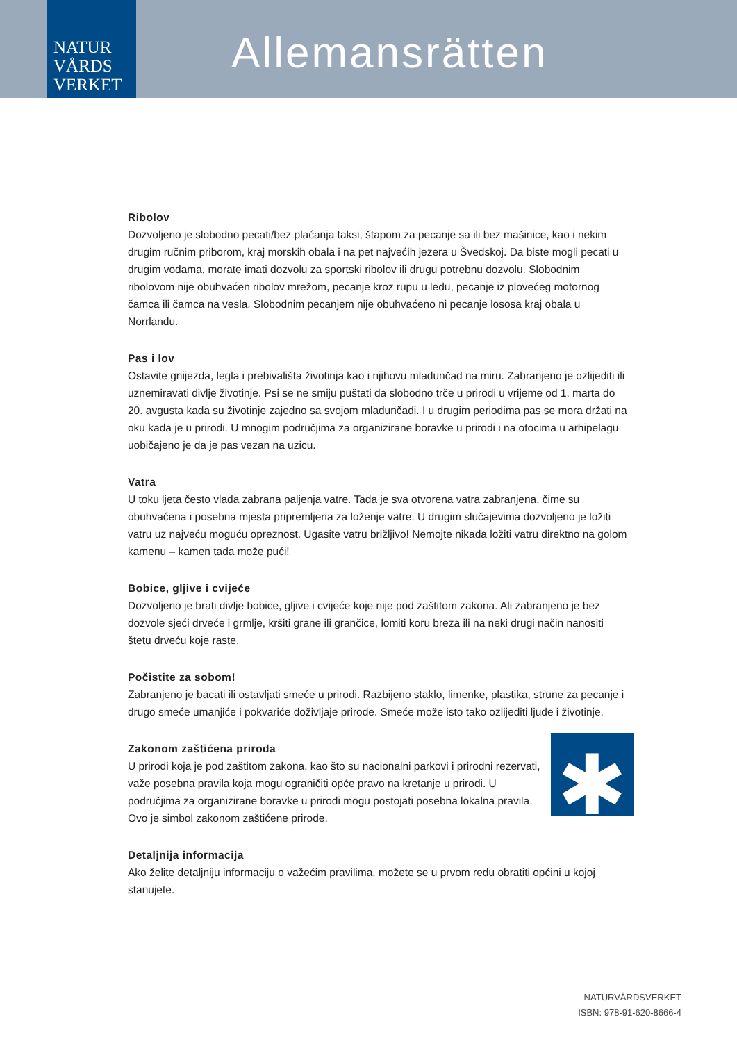NATUR
VÅRDS
VERKET
Allemansrätten
Ribolov
Dozvoljeno je slobodno pecati/bez plaćanja taksi, štapom za pecanje sa ili bez mašinice, kao i nekim drugim ručnim priborom, kraj morskih obala i na pet najvećih jezera u Švedskoj. Da biste mogli pecati u drugim vodama, morate imati dozvolu za sportski ribolov ili drugu potrebnu dozvolu. Slobodnim ribolovom nije obuhvaćen ribolov mrežom, pecanje kroz rupu u ledu, pecanje iz plovećeg motornog čamca ili čamca na vesla. Slobodnim pecanjem nije obuhvaćeno ni pecanje lososa kraj obala u Norrlandu.
Pas i lov
Ostavite gnijezda, legla i prebivališta životinja kao i njihovu mladunčad na miru. Zabranjeno je ozlijediti ili uznemiravati divlje životinje. Psi se ne smiju puštati da slobodno trče u prirodi u vrijeme od 1. marta do 20. avgusta kada su životinje zajedno sa svojom mladunčadi. I u drugim periodima pas se mora držati na oku kada je u prirodi. U mnogim područjima za organizirane boravke u prirodi i na otocima u arhipelagu uobičajeno je da je pas vezan na uzicu.
Vatra
U toku ljeta često vlada zabrana paljenja vatre. Tada je sva otvorena vatra zabranjena, čime su obuhvaćena i posebna mjesta pripremljena za loženje vatre. U drugim slučajevima dozvoljeno je ložiti vatru uz najveću moguću opreznost. Ugasite vatru brižljivo! Nemojte nikada ložiti vatru direktno na golom kamenu – kamen tada može pući!
Bobice, gljive i cvijeće
Dozvoljeno je brati divlje bobice, gljive i cvijeće koje nije pod zaštitom zakona. Ali zabranjeno je bez dozvole sjeći drveće i grmlje, kršiti grane ili grančice, lomiti koru breza ili na neki drugi način nanositi štetu drveću koje raste.
Počistite za sobom!
Zabranjeno je bacati ili ostavljati smeće u prirodi. Razbijeno staklo, limenke, plastika, strune za pecanje i drugo smeće umanjiće i pokvariće doživljaje prirode. Smeće može isto tako ozlijediti ljude i životinje.
✱
Zakonom zaštićena priroda
U prirodi koja je pod zaštitom zakona, kao što su nacionalni parkovi i prirodni rezervati, važe posebna pravila koja mogu ograničiti opće pravo na kretanje u prirodi. U područjima za organizirane boravke u prirodi mogu postojati posebna lokalna pravila. Ovo je simbol zakonom zaštićene prirode.
Detaljnija informacija
Ako želite detaljniju informaciju o važećim pravilima, možete se u prvom redu obratiti općini u kojoj stanujete.
NATURVÅRDSVERKET
ISBN: 978-91-620-8666-4